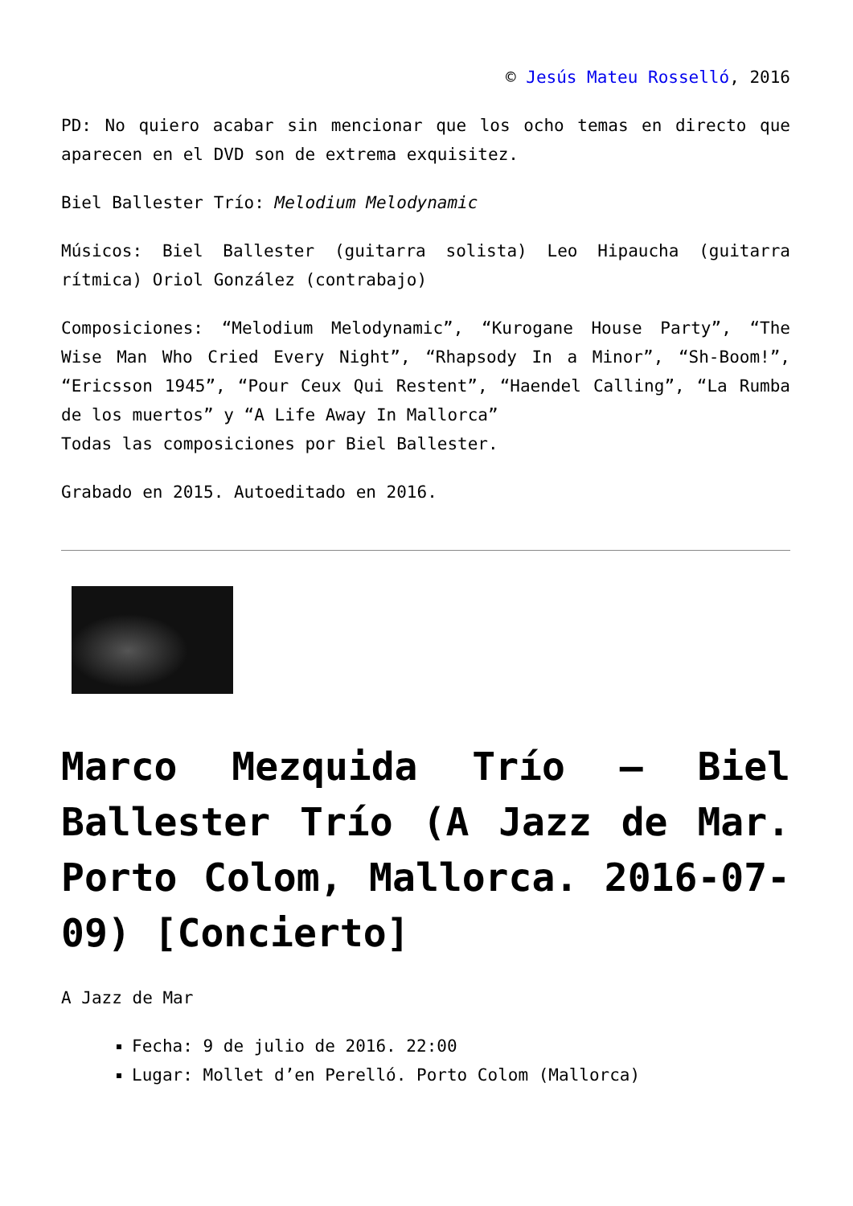© Jesús Mateu Rosselló, 2016
PD: No quiero acabar sin mencionar que los ocho temas en directo que aparecen en el DVD son de extrema exquisitez.
Biel Ballester Trío: Melodium Melodynamic
Músicos: Biel Ballester (guitarra solista) Leo Hipaucha (guitarra rítmica) Oriol González (contrabajo)
Composiciones: “Melodium Melodynamic”, “Kurogane House Party”, “The Wise Man Who Cried Every Night”, “Rhapsody In a Minor”, “Sh-Boom!”, “Ericsson 1945”, “Pour Ceux Qui Restent”, “Haendel Calling”, “La Rumba de los muertos” y “A Life Away In Mallorca”
Todas las composiciones por Biel Ballester.
Grabado en 2015. Autoeditado en 2016.
Marco Mezquida Trío – Biel Ballester Trío (A Jazz de Mar. Porto Colom, Mallorca. 2016-07-09) [Concierto]
A Jazz de Mar
Fecha: 9 de julio de 2016. 22:00
Lugar: Mollet d’en Perelló. Porto Colom (Mallorca)